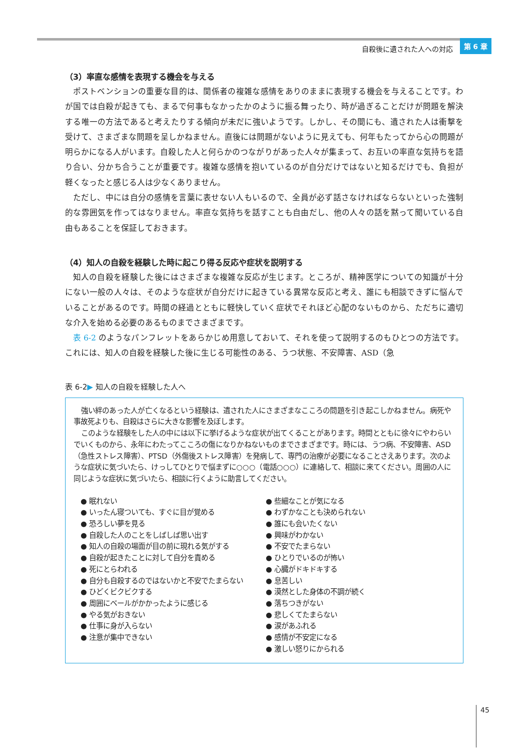自殺後に遺された人への対応 第 6 章
（3）率直な感情を表現する機会を与える
ポストベンションの重要な目的は、関係者の複雑な感情をありのままに表現する機会を与えることです。わが国では自殺が起きても、まるで何事もなかったかのように振る舞ったり、時が過ぎることだけが問題を解決する唯一の方法であると考えたりする傾向が未だに強いようです。しかし、その間にも、遺された人は衝撃を受けて、さまざまな問題を呈しかねません。直後には問題がないように見えても、何年もたってから心の問題が明らかになる人がいます。自殺した人と何らかのつながりがあった人々が集まって、お互いの率直な気持ちを語り合い、分かち合うことが重要です。複雑な感情を抱いているのが自分だけではないと知るだけでも、負担が軽くなったと感じる人は少なくありません。
ただし、中には自分の感情を言葉に表せない人もいるので、全員が必ず話さなければならないといった強制的な雰囲気を作ってはなりません。率直な気持ちを話すことも自由だし、他の人々の話を黙って聞いている自由もあることを保証しておきます。
（4）知人の自殺を経験した時に起こり得る反応や症状を説明する
知人の自殺を経験した後にはさまざまな複雑な反応が生じます。ところが、精神医学についての知識が十分にない一般の人々は、そのような症状が自分だけに起きている異常な反応と考え、誰にも相談できずに悩んでいることがあるのです。時間の経過とともに軽快していく症状でそれほど心配のないものから、ただちに適切な介入を始める必要のあるものまでさまざまです。
表 6-2 のようなパンフレットをあらかじめ用意しておいて、それを使って説明するのもひとつの方法です。これには、知人の自殺を経験した後に生じる可能性のある、うつ状態、不安障害、ASD（急
表 6-2▶ 知人の自殺を経験した人へ
強い絆のあった人が亡くなるという経験は、遺された人にさまざまなこころの問題を引き起こしかねません。病死や事故死よりも、自殺はさらに大きな影響を及ぼします。
このような経験をした人の中には以下に挙げるような症状が出てくることがあります。時間とともに徐々にやわらいでいくものから、永年にわたってこころの傷になりかねないものまでさまざまです。時には、うつ病、不安障害、ASD（急性ストレス障害）、PTSD（外傷後ストレス障害）を発病して、専門の治療が必要になることさえあります。次のような症状に気づいたら、けっしてひとりで悩まずに○○○（電話○○○）に連絡して、相談に来てください。周囲の人に同じような症状に気づいたら、相談に行くように助言してください。
● 眠れない
● いったん寝ついても、すぐに目が覚める
● 恐ろしい夢を見る
● 自殺した人のことをしばしば思い出す
● 知人の自殺の場面が目の前に現れる気がする
● 自殺が起きたことに対して自分を責める
● 死にとらわれる
● 自分も自殺するのではないかと不安でたまらない
● ひどくビクビクする
● 周囲にベールがかかったように感じる
● やる気がおきない
● 仕事に身が入らない
● 注意が集中できない
● 些細なことが気になる
● わずかなことも決められない
● 誰にも会いたくない
● 興味がわかない
● 不安でたまらない
● ひとりでいるのが怖い
● 心臓がドキドキする
● 息苦しい
● 漠然とした身体の不調が続く
● 落ちつきがない
● 悲しくてたまらない
● 涙があふれる
● 感情が不安定になる
● 激しい怒りにかられる
45